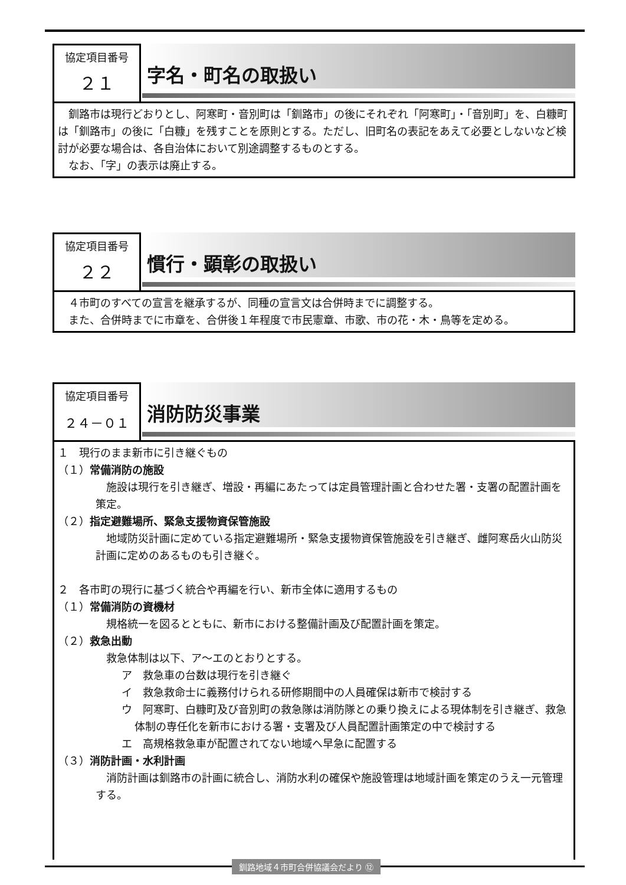協定項目番号
２１
字名・町名の取扱い
釧路市は現行どおりとし、阿寒町・音別町は「釧路市」の後にそれぞれ「阿寒町」・「音別町」を、白糠町は「釧路市」の後に「白糠」を残すことを原則とする。ただし、旧町名の表記をあえて必要としないなど検討が必要な場合は、各自治体において別途調整するものとする。
なお、「字」の表示は廃止する。
協定項目番号
２２
慣行・顕彰の取扱い
４市町のすべての宣言を継承するが、同種の宣言文は合併時までに調整する。
また、合併時までに市章を、合併後１年程度で市民憲章、市歌、市の花・木・鳥等を定める。
協定項目番号
２４－０１
消防防災事業
１　現行のまま新市に引き継ぐもの
（１）常備消防の施設
施設は現行を引き継ぎ、増設・再編にあたっては定員管理計画と合わせた署・支署の配置計画を策定。
（２）指定避難場所、緊急支援物資保管施設
地域防災計画に定めている指定避難場所・緊急支援物資保管施設を引き継ぎ、雌阿寒岳火山防災計画に定めのあるものも引き継ぐ。
２　各市町の現行に基づく統合や再編を行い、新市全体に適用するもの
（１）常備消防の資機材
規格統一を図るとともに、新市における整備計画及び配置計画を策定。
（２）救急出動
救急体制は以下、ア～エのとおりとする。
ア　救急車の台数は現行を引き継ぐ
イ　救急救命士に義務付けられる研修期間中の人員確保は新市で検討する
ウ　阿寒町、白糠町及び音別町の救急隊は消防隊との乗り換えによる現体制を引き継ぎ、救急体制の専任化を新市における署・支署及び人員配置計画策定の中で検討する
エ　高規格救急車が配置されてない地域へ早急に配置する
（３）消防計画・水利計画
消防計画は釧路市の計画に統合し、消防水利の確保や施設管理は地域計画を策定のうえ一元管理する。
釧路地域４市町合併協議会だより ⑫